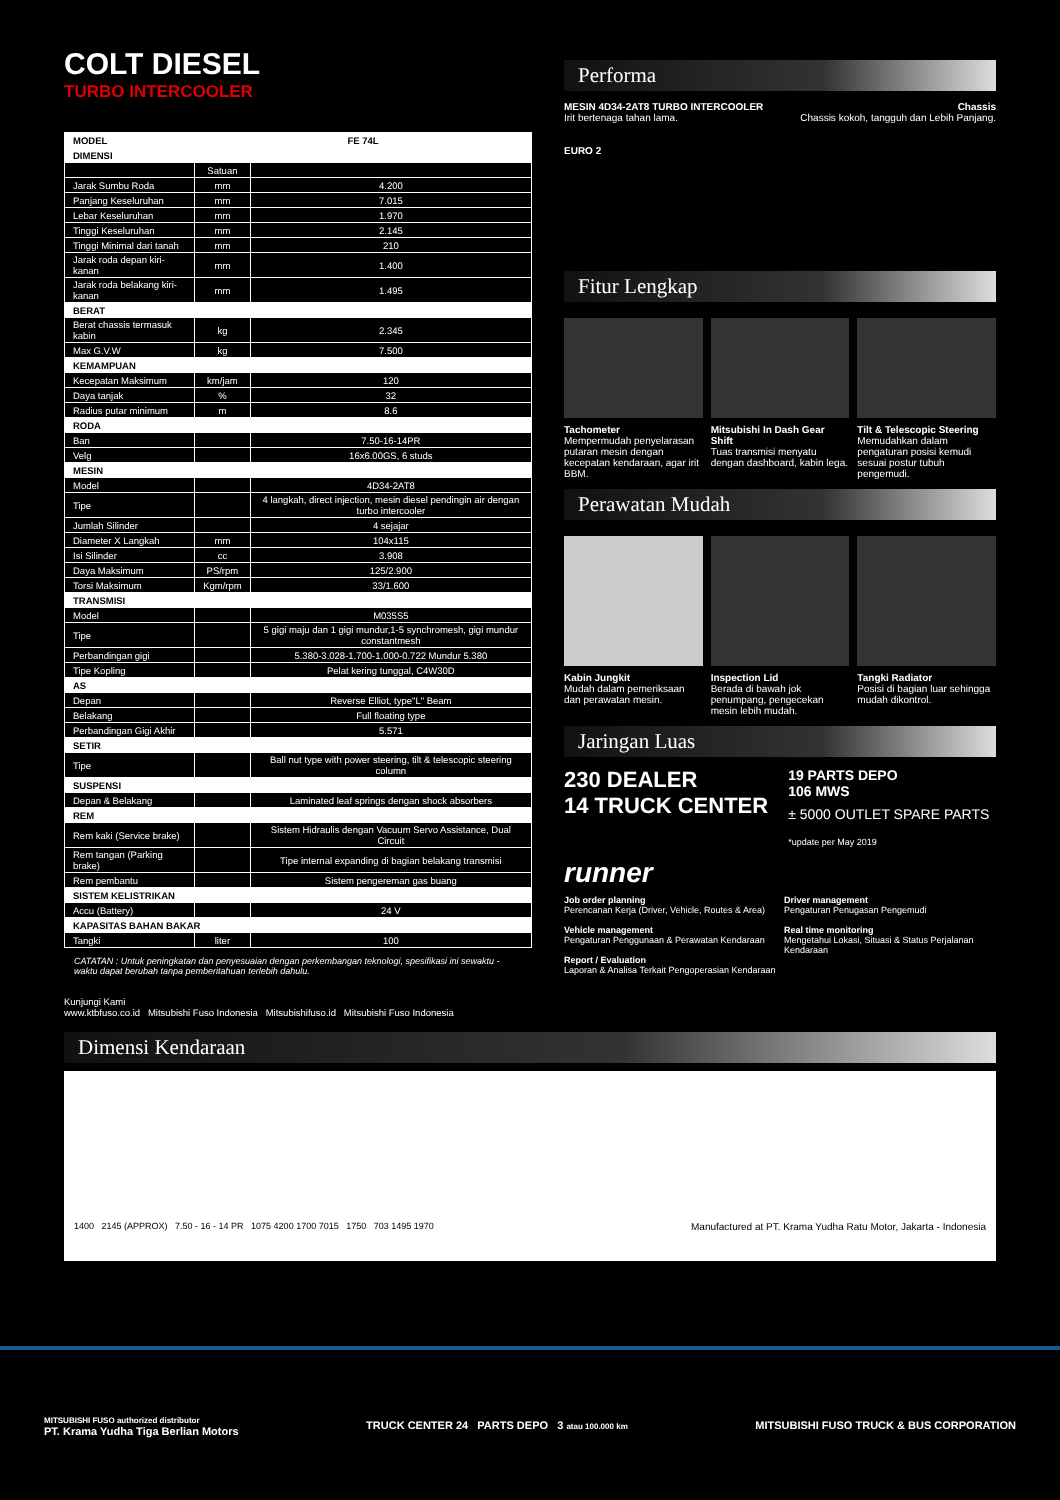COLT DIESEL
TURBO INTERCOOLER
| MODEL | FE 74L | |
| DIMENSI | | |
| | Satuan | |
| Jarak Sumbu Roda | mm | 4.200 |
| Panjang Keseluruhan | mm | 7.015 |
| Lebar Keseluruhan | mm | 1.970 |
| Tinggi Keseluruhan | mm | 2.145 |
| Tinggi Minimal dari tanah | mm | 210 |
| Jarak roda depan kiri-kanan | mm | 1.400 |
| Jarak roda belakang kiri-kanan | mm | 1.495 |
| BERAT | | |
| Berat chassis termasuk kabin | kg | 2.345 |
| Max G.V.W | kg | 7.500 |
| KEMAMPUAN | | |
| Kecepatan Maksimum | km/jam | 120 |
| Daya tanjak | % | 32 |
| Radius putar minimum | m | 8.6 |
| RODA | | |
| Ban | | 7.50-16-14PR |
| Velg | | 16x6.00GS, 6 studs |
| MESIN | | |
| Model | | 4D34-2AT8 |
| Tipe | | 4 langkah, direct injection, mesin diesel pendingin air dengan turbo intercooler |
| Jumlah Silinder | | 4 sejajar |
| Diameter X Langkah | mm | 104x115 |
| Isi Silinder | cc | 3.908 |
| Daya Maksimum | PS/rpm | 125/2.900 |
| Torsi Maksimum | Kgm/rpm | 33/1.600 |
| TRANSMISI | | |
| Model | | M035S5 |
| Tipe | | 5 gigi maju dan 1 gigi mundur,1-5 synchromesh, gigi mundur constantmesh |
| Perbandingan gigi | | 5.380-3.028-1.700-1.000-0.722 Mundur 5.380 |
| Tipe Kopling | | Pelat kering tunggal, C4W30D |
| AS | | |
| Depan | | Reverse Elliot, type"L" Beam |
| Belakang | | Full floating type |
| Perbandingan Gigi Akhir | | 5.571 |
| SETIR | | |
| Tipe | | Ball nut type with power steering, tilt & telescopic steering column |
| SUSPENSI | | |
| Depan & Belakang | | Laminated leaf springs dengan shock absorbers |
| REM | | |
| Rem kaki (Service brake) | | Sistem Hidraulis dengan Vacuum Servo Assistance, Dual Circuit |
| Rem tangan (Parking brake) | | Tipe internal expanding di bagian belakang transmisi |
| Rem pembantu | | Sistem pengereman gas buang |
| SISTEM KELISTRIKAN | | |
| Accu (Battery) | | 24 V |
| KAPASITAS BAHAN BAKAR | | |
| Tangki | liter | 100 |
CATATAN : Untuk peningkatan dan penyesuaian dengan perkembangan teknologi, spesifikasi ini sewaktu - waktu dapat berubah tanpa pemberitahuan terlebih dahulu.
Kunjungi Kami
www.ktbfuso.co.id Mitsubishi Fuso Indonesia Mitsubishifuso.id Mitsubishi Fuso Indonesia
Performa
MESIN 4D34-2AT8 TURBO INTERCOOLER
Irit bertenaga tahan lama.
EURO 2
Chassis
Chassis kokoh, tangguh dan Lebih Panjang.
Fitur Lengkap
Tachometer
Mempermudah penyelarasan putaran mesin dengan kecepatan kendaraan, agar irit BBM.
Mitsubishi In Dash Gear Shift
Tuas transmisi menyatu dengan dashboard, kabin lega.
Tilt & Telescopic Steering
Memudahkan dalam pengaturan posisi kemudi sesuai postur tubuh pengemudi.
Perawatan Mudah
Kabin Jungkit
Mudah dalam pemeriksaan dan perawatan mesin.
Inspection Lid
Berada di bawah jok penumpang, pengecekan mesin lebih mudah.
Tangki Radiator
Posisi di bagian luar sehingga mudah dikontrol.
Jaringan Luas
230 DEALER
14 TRUCK CENTER
19 PARTS DEPO
106 MWS
± 5000 OUTLET SPARE PARTS
*update per May 2019
runner
Job order planning
Perencanan Kerja (Driver, Vehicle, Routes & Area)
Vehicle management
Pengaturan Penggunaan & Perawatan Kendaraan
Report / Evaluation
Laporan & Analisa Terkait Pengoperasian Kendaraan
Driver management
Pengaturan Penugasan Pengemudi
Real time monitoring
Mengetahui Lokasi, Situasi & Status Perjalanan Kendaraan
Dimensi Kendaraan
1400 2145 (APPROX) 7.50 - 16 - 14 PR 1075 4200 1700 7015 1750 703 1495 1970 Manufactured at PT. Krama Yudha Ratu Motor, Jakarta - Indonesia
MITSUBISHI FUSO authorized distributor
PT. Krama Yudha Tiga Berlian Motors
TRUCK CENTER 24 PARTS DEPO 3 atau 100.000 km
MITSUBISHI FUSO TRUCK & BUS CORPORATION